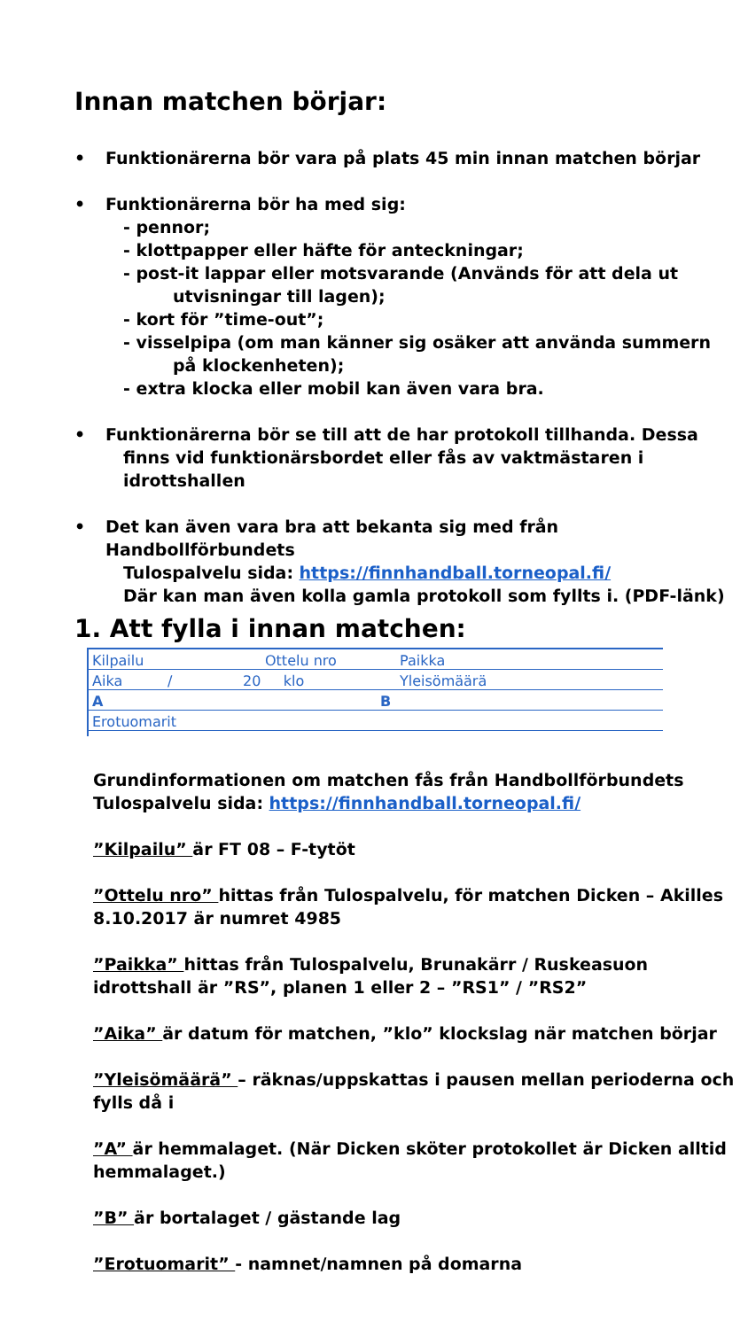Innan matchen börjar:
• Funktionärerna bör vara på plats 45 min innan matchen börjar
• Funktionärerna bör ha med sig:
- pennor;
- klottpapper eller häfte för anteckningar;
- post-it lappar eller motsvarande (Används för att dela ut
utvisningar till lagen);
- kort för ”time-out”;
- visselpipa (om man känner sig osäker att använda summern
på klockenheten);
- extra klocka eller mobil kan även vara bra.
• Funktionärerna bör se till att de har protokoll tillhanda. Dessa
finns vid funktionärsbordet eller fås av vaktmästaren i idrottshallen
• Det kan även vara bra att bekanta sig med från Handbollförbundets
Tulospalvelu sida: https://finnhandball.torneopal.fi/
Där kan man även kolla gamla protokoll som fyllts i. (PDF-länk)
1. Att fylla i innan matchen:
Kilpailu Ottelu nro Paikka
Aika / 20 klo Yleisömäärä
A B
Erotuomarit
Grundinformationen om matchen fås från Handbollförbundets Tulospalvelu sida: https://finnhandball.torneopal.fi/
”Kilpailu” är FT 08 – F-tytöt
”Ottelu nro” hittas från Tulospalvelu, för matchen Dicken – Akilles 8.10.2017 är numret 4985
”Paikka” hittas från Tulospalvelu, Brunakärr / Ruskeasuon idrottshall är ”RS”, planen 1 eller 2 – ”RS1” / ”RS2”
”Aika” är datum för matchen, ”klo” klockslag när matchen börjar
”Yleisömäärä” – räknas/uppskattas i pausen mellan perioderna och fylls då i
”A” är hemmalaget. (När Dicken sköter protokollet är Dicken alltid hemmalaget.)
”B” är bortalaget / gästande lag
”Erotuomarit” - namnet/namnen på domarna